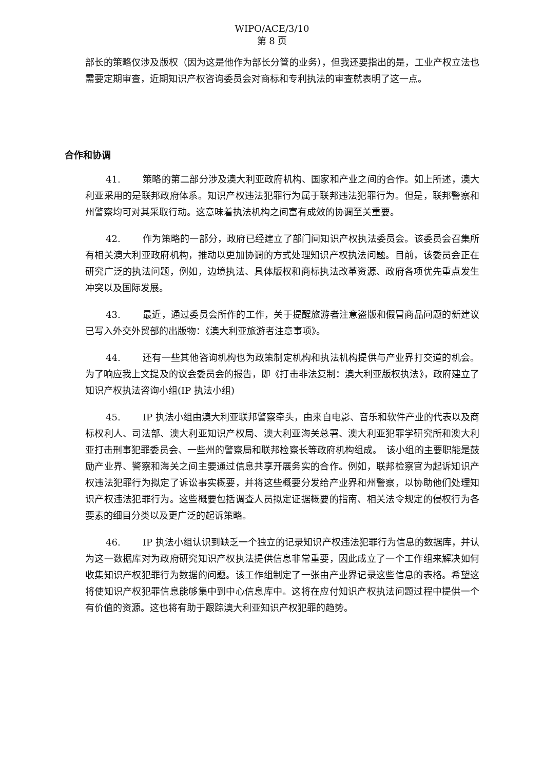WIPO/ACE/3/10
第 8 页
部长的策略仅涉及版权（因为这是他作为部长分管的业务），但我还要指出的是，工业产权立法也需要定期审查，近期知识产权咨询委员会对商标和专利执法的审查就表明了这一点。
合作和协调
41. 策略的第二部分涉及澳大利亚政府机构、国家和产业之间的合作。如上所述，澳大利亚采用的是联邦政府体系。知识产权违法犯罪行为属于联邦违法犯罪行为。但是，联邦警察和州警察均可对其采取行动。这意味着执法机构之间富有成效的协调至关重要。
42. 作为策略的一部分，政府已经建立了部门间知识产权执法委员会。该委员会召集所有相关澳大利亚政府机构，推动以更加协调的方式处理知识产权执法问题。目前，该委员会正在研究广泛的执法问题，例如，边境执法、具体版权和商标执法改革资源、政府各项优先重点发生冲突以及国际发展。
43. 最近，通过委员会所作的工作，关于提醒旅游者注意盗版和假冒商品问题的新建议已写入外交外贸部的出版物：《澳大利亚旅游者注意事项》。
44. 还有一些其他咨询机构也为政策制定机构和执法机构提供与产业界打交道的机会。为了响应我上文提及的议会委员会的报告，即《打击非法复制：澳大利亚版权执法》，政府建立了知识产权执法咨询小组(IP 执法小组)
45. IP 执法小组由澳大利亚联邦警察牵头，由来自电影、音乐和软件产业的代表以及商标权利人、司法部、澳大利亚知识产权局、澳大利亚海关总署、澳大利亚犯罪学研究所和澳大利亚打击刑事犯罪委员会、一些州的警察局和联邦检察长等政府机构组成。　该小组的主要职能是鼓励产业界、警察和海关之间主要通过信息共享开展务实的合作。例如，联邦检察官为起诉知识产权违法犯罪行为拟定了诉讼事实概要，并将这些概要分发给产业界和州警察，以协助他们处理知识产权违法犯罪行为。这些概要包括调查人员拟定证据概要的指南、相关法令规定的侵权行为各要素的细目分类以及更广泛的起诉策略。
46. IP 执法小组认识到缺乏一个独立的记录知识产权违法犯罪行为信息的数据库，并认为这一数据库对为政府研究知识产权执法提供信息非常重要，因此成立了一个工作组来解决如何收集知识产权犯罪行为数据的问题。该工作组制定了一张由产业界记录这些信息的表格。希望这将使知识产权犯罪信息能够集中到中心信息库中。这将在应付知识产权执法问题过程中提供一个有价值的资源。这也将有助于跟踪澳大利亚知识产权犯罪的趋势。